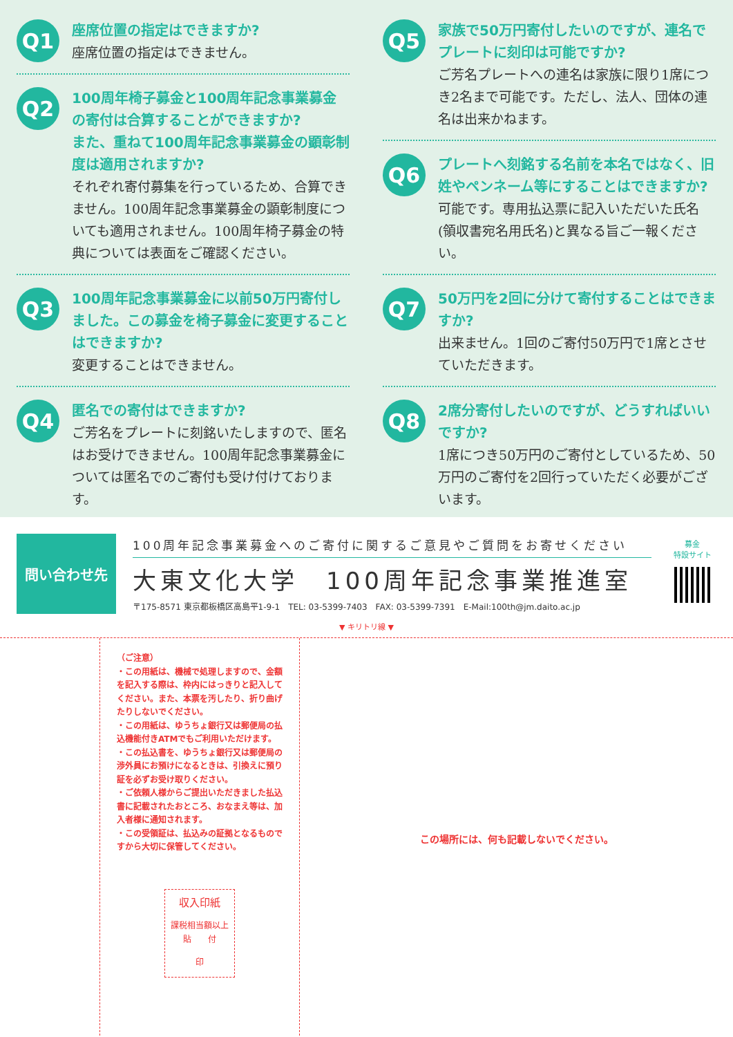Q1
座席位置の指定はできますか?
座席位置の指定はできません。
Q2
100周年椅子募金と100周年記念事業募金の寄付は合算することができますか?
また、重ねて100周年記念事業募金の顕彰制度は適用されますか?
それぞれ寄付募集を行っているため、合算できません。100周年記念事業募金の顕彰制度についても適用されません。100周年椅子募金の特典については表面をご確認ください。
Q3
100周年記念事業募金に以前50万円寄付しました。この募金を椅子募金に変更することはできますか?
変更することはできません。
Q4
匿名での寄付はできますか?
ご芳名をプレートに刻銘いたしますので、匿名はお受けできません。100周年記念事業募金については匿名でのご寄付も受け付けております。
Q5
家族で50万円寄付したいのですが、連名でプレートに刻印は可能ですか?
ご芳名プレートへの連名は家族に限り1席につき2名まで可能です。ただし、法人、団体の連名は出来かねます。
Q6
プレートへ刻銘する名前を本名ではなく、旧姓やペンネーム等にすることはできますか?
可能です。専用払込票に記入いただいた氏名(領収書宛名用氏名)と異なる旨ご一報ください。
Q7
50万円を2回に分けて寄付することはできますか?
出来ません。1回のご寄付50万円で1席とさせていただきます。
Q8
2席分寄付したいのですが、どうすればいいですか?
1席につき50万円のご寄付としているため、50万円のご寄付を2回行っていただく必要がございます。
問い合わせ先
100周年記念事業募金へのご寄付に関するご意見やご質問をお寄せください
大東文化大学　100周年記念事業推進室
〒175-8571 東京都板橋区高島平1-9-1　TEL: 03-5399-7403　FAX: 03-5399-7391　E-Mail:100th@jm.daito.ac.jp
募金
特設サイト
▼ キリトリ線 ▼
（ご注意）
・この用紙は、機械で処理しますので、金額を記入する際は、枠内にはっきりと記入してください。また、本票を汚したり、折り曲げたりしないでください。
・この用紙は、ゆうちょ銀行又は郵便局の払込機能付きATMでもご利用いただけます。
・この払込書を、ゆうちょ銀行又は郵便局の渉外員にお預けになるときは、引換えに預り証を必ずお受け取りください。
・ご依頼人様からご提出いただきました払込書に記載されたおところ、おなまえ等は、加入者様に通知されます。
・この受領証は、払込みの証拠となるものですから大切に保管してください。
収入印紙
課税相当額以上
貼　　付
印
この場所には、何も記載しないでください。